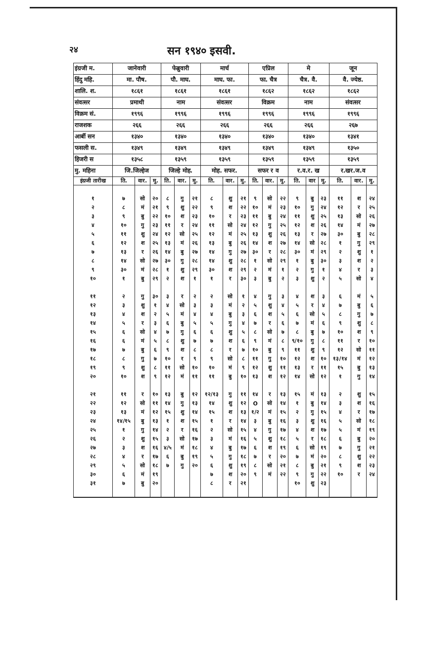२४ सन १९४० इसवी.
| इंग्रजी म. | जानेवारी | | | फेब्रुवारी | | | मार्च | | | एप्रिल | | | मे | | | जून | | |
| हिंदु महि. | मा. पौष. | | | पौ. माघ. | | | माघ. फा. | | | फा. चैत्र | | | चैत्र. वै. | | | वै. ज्येष्ठ. | | |
| शालि. श. | १८६१ | | | १८६१ | | | १८६१ | | | १८६२ | | | १८६२ | | | १८६२ | | |
| संवत्सर | प्रमाथी | | | नाम | | | संवत्सर | | | विक्रम | | | नाम | | | संवत्सर | | |
| विक्रम सं. | १९९६ | | | १९९६ | | | १९९६ | | | १९९६ | | | १९९६ | | | १९९६ | | |
| राजशक | २६६ | | | २६६ | | | २६६ | | | २६६ | | | २६६ | | | २६७ | | |
| आर्बी सन | १३४० | | | १३४० | | | १३४० | | | १३४० | | | १३४० | | | १३४१ | | |
| फसली स. | १३४९ | | | १३४९ | | | १३४९ | | | १३४९ | | | १३४९ | | | १३५० | | |
| हिजरी स | १३५८ | | | १३५९ | | | १३५९ | | | १३५९ | | | १३५९ | | | १३५९ | | |
| मु. महिना | जि.जिल्हेज | | | जिल्हे मोह. | | | मोह. सफर. | | | सफर र व | | | र.व.र. ख | | | र.खर.ज.व | | |
| इंग्रजी तारीख | ति. | वार. | मु. | ति. | वार. | मु. | ति. | वार. | मु. | ति. | वार. | मु. | ति. | वार | मु. | ति. | वार. | मु. |
| १ | ७ | सो | २० | ८ | गु | २१ | ८ | शु | २१ | ९ | सो | २२ | ९ | बु | २३ | ११ | श | २४ |
| २ | ८ | मं | २१ | ९ | शु | २२ | ९ | श | २२ | १० | मं | २३ | १० | गु | २४ | १२ | र | २५ |
| ३ | ९ | बु | २२ | १० | श | २३ | १० | र | २३ | ११ | बु | २४ | ११ | शु | २५ | १३ | सो | २६ |
| ४ | १० | गु | २३ | ११ | र | २४ | ११ | सो | २४ | १२ | गु | २५ | १२ | श | २६ | १४ | मं | २७ |
| ५ | ११ | शु | २४ | १२ | सो | २५ | १२ | मं | २५ | १३ | शु | २६ | १३ | र | २७ | ३० | बु | २८ |
| ६ | १२ | श | २५ | १३ | मं | २६ | १३ | बु | २६ | १४ | श | २७ | १४ | सो | २८ | १ | गु | २९ |
| ७ | १३ | र | २६ | १४ | बु | २७ | १४ | गु | २७ | ३० | र | २८ | ३० | मं | २९ | २ | शु | १ |
| ८ | १४ | सो | २७ | ३० | गु | २८ | १४ | शु | २८ | १ | सो | २९ | १ | बु | ३० | ३ | श | २ |
| ९ | ३० | मं | २८ | १ | शु | २९ | ३० | श | २९ | २ | मं | १ | २ | गु | १ | ४ | र | ३ |
| १० | १ | बु | २९ | २ | श | १ | १ | र | ३० | ३ | बु | २ | ३ | शु | २ | ५ | सो | ४ |
| ११ | २ | गु | ३० | ३ | र | २ | २ | सो | १ | ४ | गु | ३ | ४ | श | ३ | ६ | मं | ५ |
| १२ | ३ | शु | १ | ४ | सो | ३ | ३ | मं | २ | ५ | शु | ४ | ५ | र | ४ | ७ | बु | ६ |
| १३ | ४ | श | २ | ५ | मं | ४ | ४ | बु | ३ | ६ | श | ५ | ६ | सो | ५ | ८ | गु | ७ |
| १४ | ५ | र | ३ | ६ | बु | ५ | ५ | गु | ४ | ७ | र | ६ | ७ | मं | ६ | ९ | शु | ८ |
| १५ | ६ | सो | ४ | ७ | गु | ६ | ६ | शु | ५ | ८ | सो | ७ | ८ | बु | ७ | १० | श | ९ |
| १६ | ६ | मं | ५ | ८ | शु | ७ | ७ | श | ६ | ९ | मं | ८ | ९/१० | गु | ८ | ११ | र | १० |
| १७ | ७ | बु | ६ | ९ | श | ८ | ८ | र | ७ | १० | बु | ९ | ११ | शु | ९ | १२ | सो | ११ |
| १८ | ८ | गु | ७ | १० | र | ९ | ९ | सो | ८ | ११ | गु | १० | १२ | श | १० | १३/१४ | मं | १२ |
| १९ | ९ | शु | ८ | ११ | सो | १० | १० | मं | ९ | १२ | शु | ११ | १३ | र | ११ | १५ | बु | १३ |
| २० | १० | श | ९ | १२ | मं | ११ | ११ | बु | १० | १३ | श | १२ | १४ | सो | १२ | १ | गु | १४ |
| २१ | ११ | र | १० | १३ | बु | १२ | १२/१३ | गु | ११ | १४ | र | १३ | १५ | मं | १३ | २ | शु | १५ |
| २२ | १२ | सो | ११ | १४ | गु | १३ | १४ | शु | १२ | O | सो | १४ | १ | बु | १४ | ३ | श | १६ |
| २३ | १३ | मं | १२ | १५ | शु | १४ | १५ | श | १३ | १/२ | मं | १५ | २ | गु | १५ | ४ | र | १७ |
| २४ | १४/१५ | बु | १३ | १ | श | १५ | १ | र | १४ | ३ | बु | १६ | ३ | शु | १६ | ५ | सो | १८ |
| २५ | १ | गु | १४ | २ | र | १६ | २ | सो | १५ | ४ | गु | १७ | ४ | श | १७ | ५ | मं | १९ |
| २६ | २ | शु | १५ | ३ | सो | १७ | ३ | मं | १६ | ५ | शु | १८ | ५ | र | १८ | ६ | बु | २० |
| २७ | ३ | श | १६ | ४/५ | मं | १८ | ४ | बु | १७ | ६ | श | १९ | ६ | सो | १९ | ७ | गु | २१ |
| २८ | ४ | र | १७ | ६ | बु | १९ | ५ | गु | १८ | ७ | र | २० | ७ | मं | २० | ८ | शु | २२ |
| २९ | ५ | सो | १८ | ७ | गु | २० | ६ | शु | १९ | ८ | सो | २१ | ८ | बु | २१ | ९ | श | २३ |
| ३० | ६ | मं | १९ | | | | ७ | श | २० | ९ | मं | २२ | ९ | गु | २२ | १० | र | २४ |
| ३१ | ७ | बु | २० | | | | ८ | र | २१ | | | | १० | शु | २३ | | | |